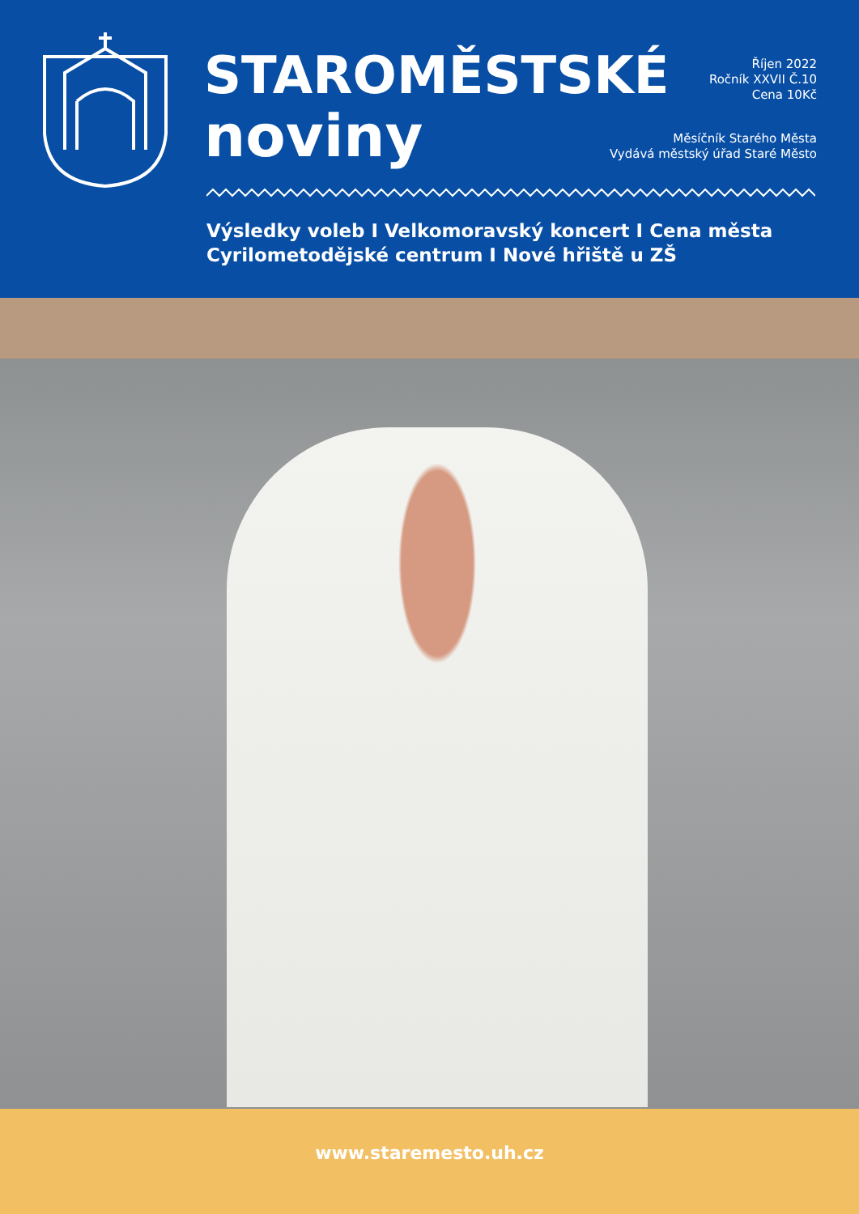STAROMĚSTSKÉ
noviny
Říjen 2022
Ročník XXVII Č.10
Cena 10Kč
Měsíčník Starého Města
Vydává městský úřad Staré Město
Výsledky voleb I Velkomoravský koncert I Cena města
Cyrilometodějské centrum I Nové hřiště u ZŠ
www.staremesto.uh.cz